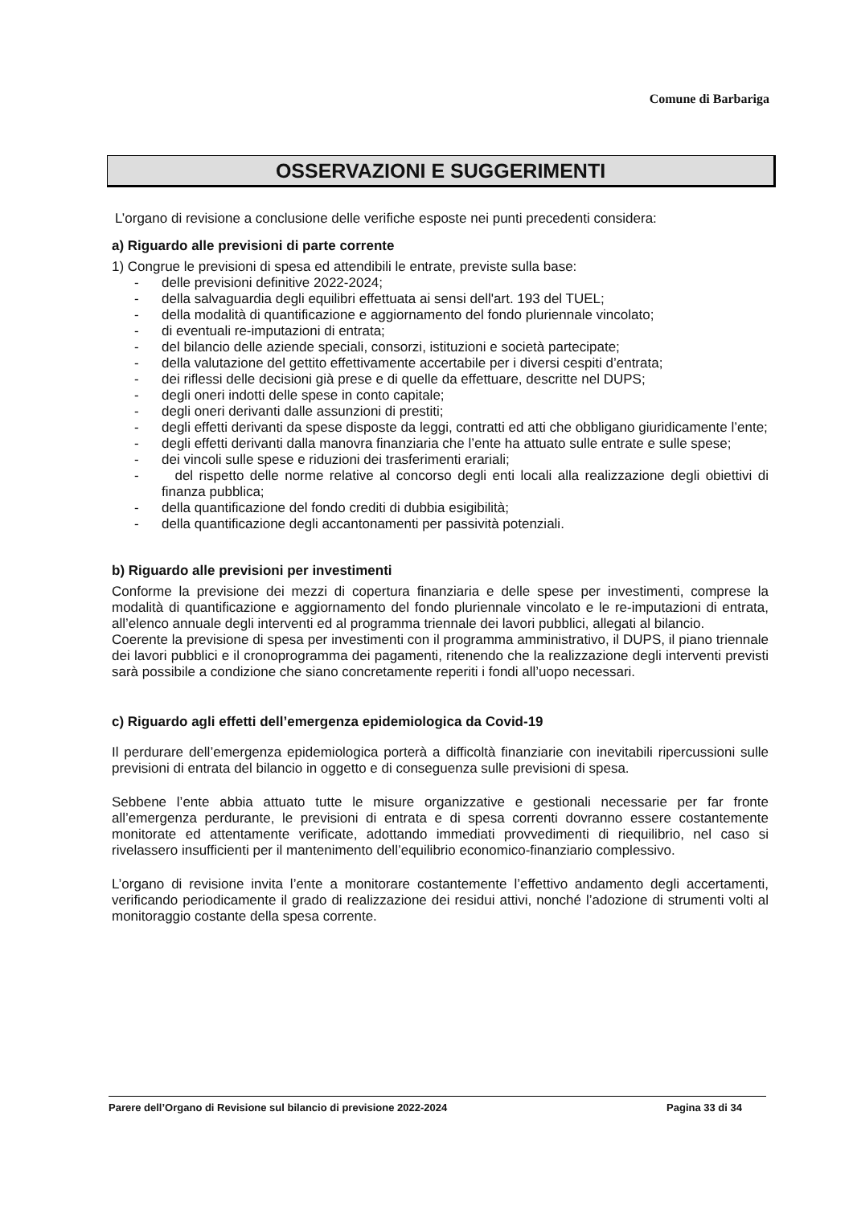Comune di Barbariga
OSSERVAZIONI E SUGGERIMENTI
L’organo di revisione a conclusione delle verifiche esposte nei punti precedenti considera:
a) Riguardo alle previsioni di parte corrente
1) Congrue le previsioni di spesa ed attendibili le entrate, previste sulla base:
- delle previsioni definitive 2022-2024;
- della salvaguardia degli equilibri effettuata ai sensi dell'art. 193 del TUEL;
- della modalità di quantificazione e aggiornamento del fondo pluriennale vincolato;
- di eventuali re-imputazioni di entrata;
- del bilancio delle aziende speciali, consorzi, istituzioni e società partecipate;
- della valutazione del gettito effettivamente accertabile per i diversi cespiti d’entrata;
- dei riflessi delle decisioni già prese e di quelle da effettuare, descritte nel DUPS;
- degli oneri indotti delle spese in conto capitale;
- degli oneri derivanti dalle assunzioni di prestiti;
- degli effetti derivanti da spese disposte da leggi, contratti ed atti che obbligano giuridicamente l’ente;
- degli effetti derivanti dalla manovra finanziaria che l’ente ha attuato sulle entrate e sulle spese;
- dei vincoli sulle spese e riduzioni dei trasferimenti erariali;
- del rispetto delle norme relative al concorso degli enti locali alla realizzazione degli obiettivi di finanza pubblica;
- della quantificazione del fondo crediti di dubbia esigibilità;
- della quantificazione degli accantonamenti per passività potenziali.
b) Riguardo alle previsioni per investimenti
Conforme la previsione dei mezzi di copertura finanziaria e delle spese per investimenti, comprese la modalità di quantificazione e aggiornamento del fondo pluriennale vincolato e le re-imputazioni di entrata, all’elenco annuale degli interventi ed al programma triennale dei lavori pubblici, allegati al bilancio.
Coerente la previsione di spesa per investimenti con il programma amministrativo, il DUPS, il piano triennale dei lavori pubblici e il cronoprogramma dei pagamenti, ritenendo che la realizzazione degli interventi previsti sarà possibile a condizione che siano concretamente reperiti i fondi all’uopo necessari.
c) Riguardo agli effetti dell’emergenza epidemiologica da Covid-19
Il perdurare dell’emergenza epidemiologica porterà a difficoltà finanziarie con inevitabili ripercussioni sulle previsioni di entrata del bilancio in oggetto e di conseguenza sulle previsioni di spesa.
Sebbene l’ente abbia attuato tutte le misure organizzative e gestionali necessarie per far fronte all’emergenza perdurante, le previsioni di entrata e di spesa correnti dovranno essere costantemente monitorate ed attentamente verificate, adottando immediati provvedimenti di riequilibrio, nel caso si rivelassero insufficienti per il mantenimento dell’equilibrio economico-finanziario complessivo.
L’organo di revisione invita l’ente a monitorare costantemente l’effettivo andamento degli accertamenti, verificando periodicamente il grado di realizzazione dei residui attivi, nonché l’adozione di strumenti volti al monitoraggio costante della spesa corrente.
Parere dell’Organo di Revisione sul bilancio di previsione 2022-2024 Pagina 33 di 34